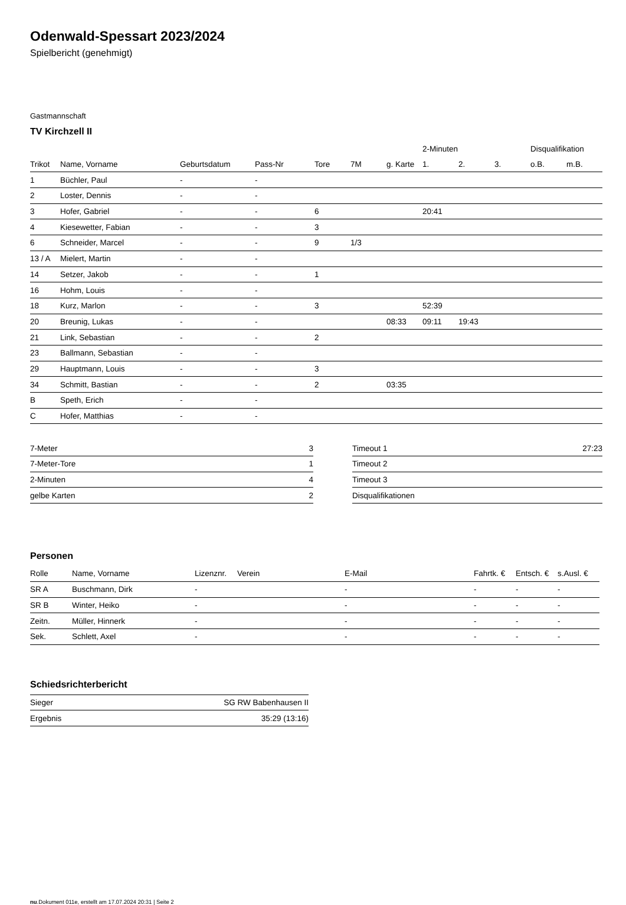Odenwald-Spessart 2023/2024
Spielbericht (genehmigt)
Gastmannschaft
TV Kirchzell II
| | | | | | | | 2-Minuten | | | Disqualifikation | |
| --- | --- | --- | --- | --- | --- | --- | --- | --- | --- | --- | --- |
| Trikot | Name, Vorname | Geburtsdatum | Pass-Nr | Tore | 7M | g. Karte | 1. | 2. | 3. | o.B. | m.B. |
| 1 | Büchler, Paul | - | - | | | | | | | | |
| 2 | Loster, Dennis | - | - | | | | | | | | |
| 3 | Hofer, Gabriel | - | - | 6 | | | 20:41 | | | | |
| 4 | Kiesewetter, Fabian | - | - | 3 | | | | | | | |
| 6 | Schneider, Marcel | - | - | 9 | 1/3 | | | | | | |
| 13 / A | Mielert, Martin | - | - | | | | | | | | |
| 14 | Setzer, Jakob | - | - | 1 | | | | | | | |
| 16 | Hohm, Louis | - | - | | | | | | | | |
| 18 | Kurz, Marlon | - | - | 3 | | | 52:39 | | | | |
| 20 | Breunig, Lukas | - | - | | | 08:33 | 09:11 | 19:43 | | | |
| 21 | Link, Sebastian | - | - | 2 | | | | | | | |
| 23 | Ballmann, Sebastian | - | - | | | | | | | | |
| 29 | Hauptmann, Louis | - | - | 3 | | | | | | | |
| 34 | Schmitt, Bastian | - | - | 2 | | 03:35 | | | | | |
| B | Speth, Erich | - | - | | | | | | | | |
| C | Hofer, Matthias | - | - | | | | | | | | |
| 7-Meter | 3 |
| 7-Meter-Tore | 1 |
| 2-Minuten | 4 |
| gelbe Karten | 2 |
| Timeout 1 | 27:23 |
| Timeout 2 | |
| Timeout 3 | |
| Disqualifikationen | |
Personen
| Rolle | Name, Vorname | Lizenznr. | Verein | E-Mail | Fahrtk. € | Entsch. € | s.Ausl. € |
| --- | --- | --- | --- | --- | --- | --- | --- |
| SR A | Buschmann, Dirk | - | | - | - | - | - |
| SR B | Winter, Heiko | - | | - | - | - | - |
| Zeitn. | Müller, Hinnerk | - | | - | - | - | - |
| Sek. | Schlett, Axel | - | | - | - | - | - |
Schiedsrichterbericht
| Sieger | SG RW Babenhausen II |
| Ergebnis | 35:29 (13:16) |
nu.Dokument 011e, erstellt am 17.07.2024 20:31 | Seite 2